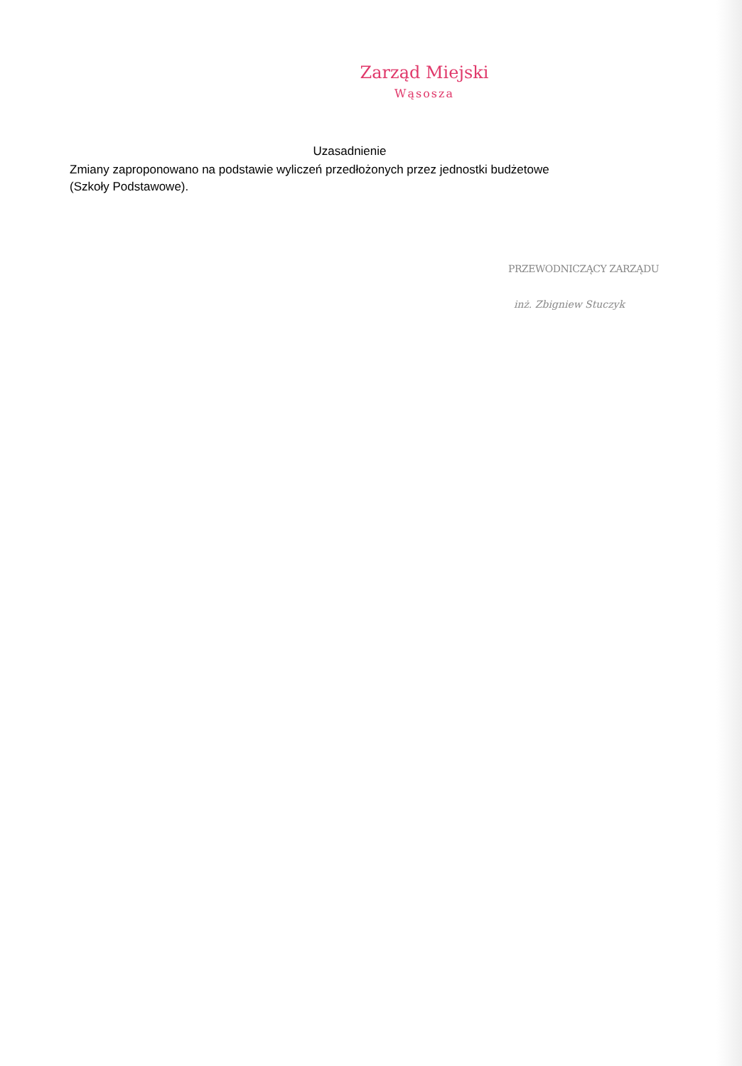Zarząd Miejski
Wąsosza
Uzasadnienie
Zmiany zaproponowano na podstawie wyliczeń przedłożonych przez jednostki budżetowe (Szkoły Podstawowe).
PRZEWODNICZĄCY ZARZĄDU
inż. Zbigniew Stuczyk